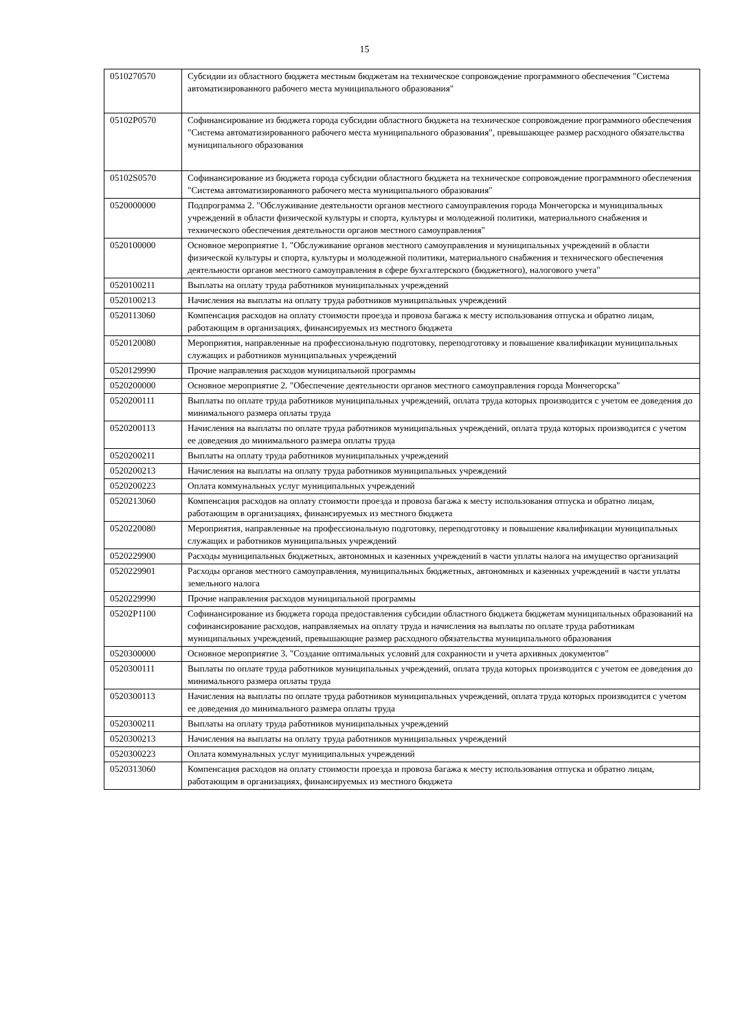15
| 0510270570 | Субсидии из областного бюджета местным бюджетам на техническое сопровождение программного обеспечения "Система автоматизированного рабочего места муниципального образования" |
| 05102P0570 | Софинансирование из бюджета города субсидии областного бюджета на техническое сопровождение программного обеспечения "Система автоматизированного рабочего места муниципального образования", превышающее размер расходного обязательства муниципального образования |
| 05102S0570 | Софинансирование из бюджета города субсидии областного бюджета на техническое сопровождение программного обеспечения "Система автоматизированного рабочего места муниципального образования" |
| 0520000000 | Подпрограмма 2. "Обслуживание деятельности органов местного самоуправления города Мончегорска и муниципальных учреждений в области физической культуры и спорта, культуры и молодежной политики, материального снабжения и технического обеспечения деятельности органов местного самоуправления" |
| 0520100000 | Основное мероприятие 1. "Обслуживание органов местного самоуправления и муниципальных учреждений в области физической культуры и спорта, культуры и молодежной политики, материального снабжения и технического обеспечения деятельности органов местного самоуправления в сфере бухгалтерского (бюджетного), налогового учета" |
| 0520100211 | Выплаты на оплату труда работников муниципальных учреждений |
| 0520100213 | Начисления на выплаты на оплату труда работников муниципальных учреждений |
| 0520113060 | Компенсация расходов на оплату стоимости проезда и провоза багажа к месту использования отпуска и обратно лицам, работающим в организациях, финансируемых из местного бюджета |
| 0520120080 | Мероприятия, направленные на профессиональную подготовку, переподготовку и повышение квалификации муниципальных служащих и работников муниципальных учреждений |
| 0520129990 | Прочие направления расходов муниципальной программы |
| 0520200000 | Основное мероприятие 2. "Обеспечение деятельности органов местного самоуправления города Мончегорска" |
| 0520200111 | Выплаты по оплате труда работников муниципальных учреждений, оплата труда которых производится с учетом ее доведения до минимального размера оплаты труда |
| 0520200113 | Начисления на выплаты по оплате труда работников муниципальных учреждений, оплата труда которых производится с учетом ее доведения до минимального размера оплаты труда |
| 0520200211 | Выплаты на оплату труда работников муниципальных учреждений |
| 0520200213 | Начисления на выплаты на оплату труда работников муниципальных учреждений |
| 0520200223 | Оплата коммунальных услуг муниципальных учреждений |
| 0520213060 | Компенсация расходов на оплату стоимости проезда и провоза багажа к месту использования отпуска и обратно лицам, работающим в организациях, финансируемых из местного бюджета |
| 0520220080 | Мероприятия, направленные на профессиональную подготовку, переподготовку и повышение квалификации муниципальных служащих и работников муниципальных учреждений |
| 0520229900 | Расходы муниципальных бюджетных, автономных и казенных учреждений в части уплаты налога на имущество организаций |
| 0520229901 | Расходы органов местного самоуправления, муниципальных бюджетных, автономных и казенных учреждений в части уплаты земельного налога |
| 0520229990 | Прочие направления расходов муниципальной программы |
| 05202P1100 | Софинансирование из бюджета города предоставления субсидии областного бюджета бюджетам муниципальных образований на софинансирование расходов, направляемых на оплату труда и начисления на выплаты по оплате труда работникам муниципальных учреждений, превышающие размер расходного обязательства муниципального образования |
| 0520300000 | Основное мероприятие 3. "Создание оптимальных условий для сохранности и учета архивных документов" |
| 0520300111 | Выплаты по оплате труда работников муниципальных учреждений, оплата труда которых производится с учетом ее доведения до минимального размера оплаты труда |
| 0520300113 | Начисления на выплаты по оплате труда работников муниципальных учреждений, оплата труда которых производится с учетом ее доведения до минимального размера оплаты труда |
| 0520300211 | Выплаты на оплату труда работников муниципальных учреждений |
| 0520300213 | Начисления на выплаты на оплату труда работников муниципальных учреждений |
| 0520300223 | Оплата коммунальных услуг муниципальных учреждений |
| 0520313060 | Компенсация расходов на оплату стоимости проезда и провоза багажа к месту использования отпуска и обратно лицам, работающим в организациях, финансируемых из местного бюджета |